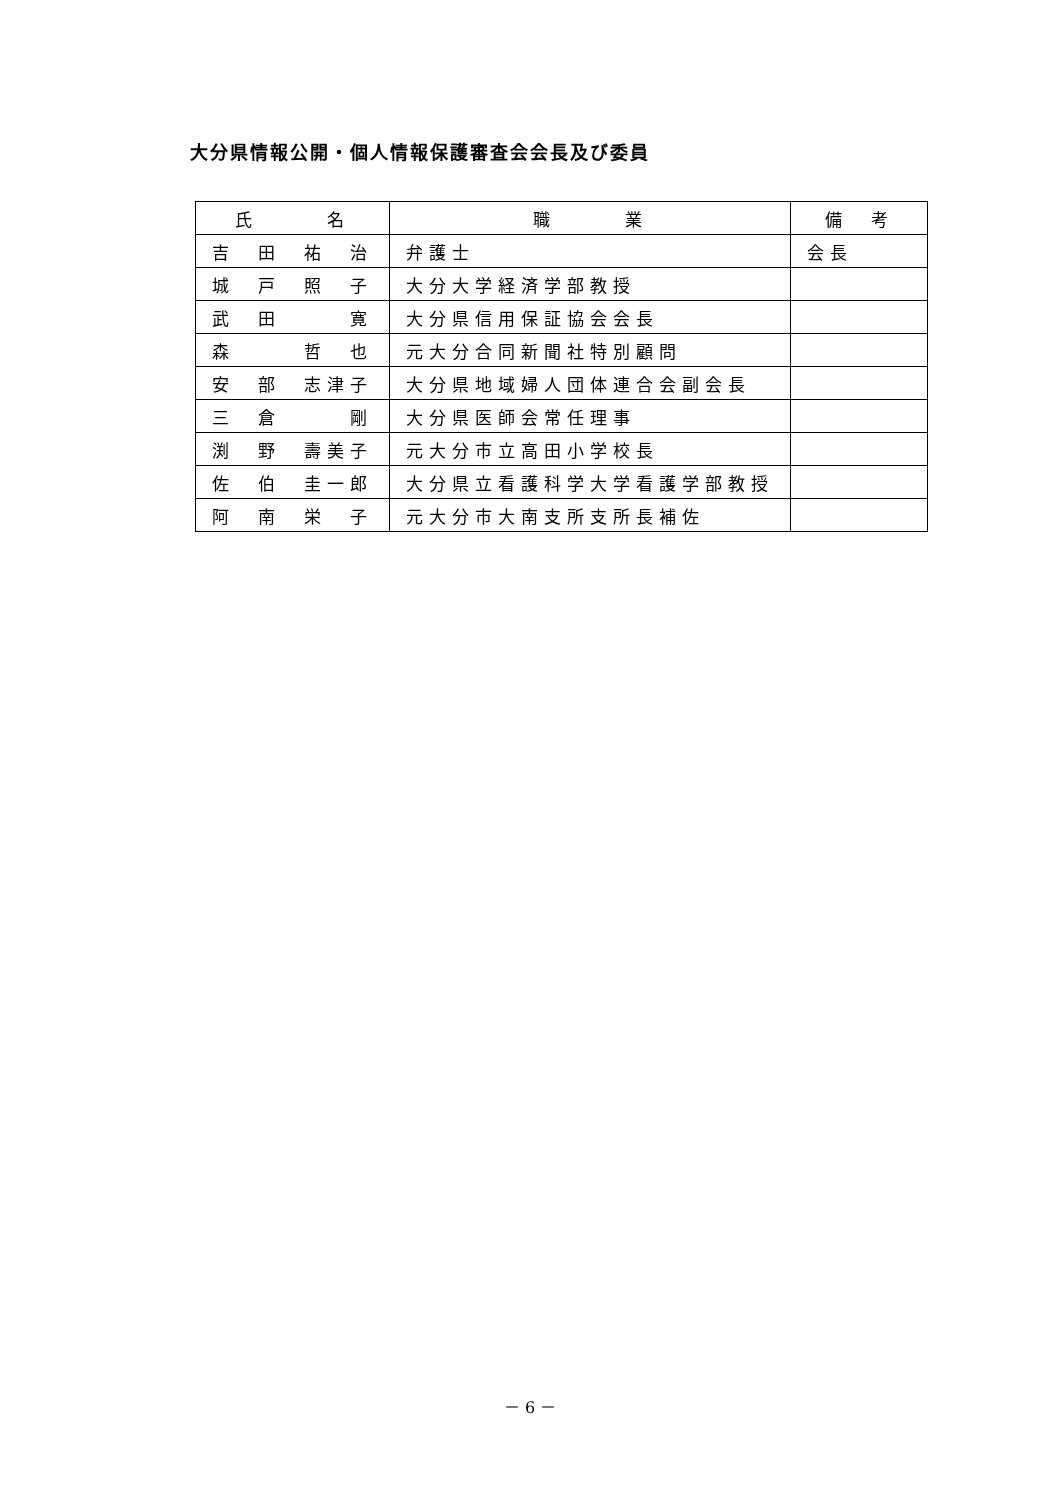大分県情報公開・個人情報保護審査会会長及び委員
| 氏 名 | 職 業 | 備 考 |
| --- | --- | --- |
| 吉 田 祐 治 | 弁護士 | 会長 |
| 城 戸 照 子 | 大分大学経済学部教授 | |
| 武 田 寛 | 大分県信用保証協会会長 | |
| 森 哲 也 | 元大分合同新聞社特別顧問 | |
| 安 部 志津子 | 大分県地域婦人団体連合会副会長 | |
| 三 倉 剛 | 大分県医師会常任理事 | |
| 渕 野 壽美子 | 元大分市立高田小学校長 | |
| 佐 伯 圭一郎 | 大分県立看護科学大学看護学部教授 | |
| 阿 南 栄 子 | 元大分市大南支所支所長補佐 | |
－ 6 －